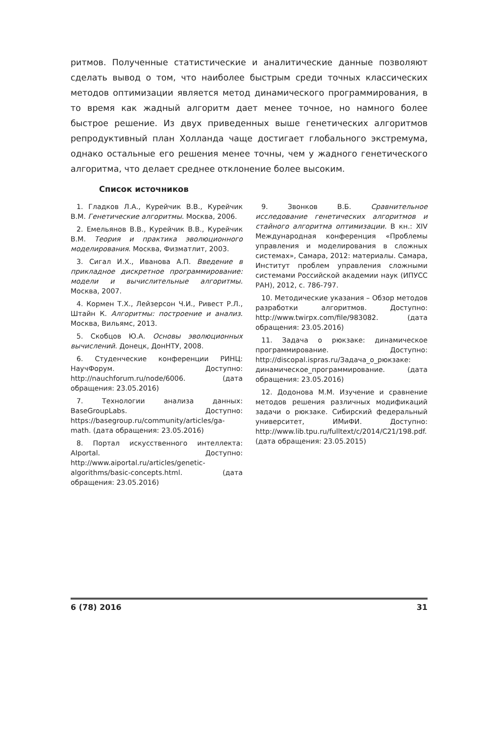ритмов. Полученные статистические и аналитические данные позволяют сделать вывод о том, что наиболее быстрым среди точных классических методов оптимизации является метод динамического программирования, в то время как жадный алгоритм дает менее точное, но намного более быстрое решение. Из двух приведенных выше генетических алгоритмов репродуктивный план Холланда чаще достигает глобального экстремума, однако остальные его решения менее точны, чем у жадного генетического алгоритма, что делает среднее отклонение более высоким.
Список источников
1. Гладков Л.А., Курейчик В.В., Курейчик В.М. Генетические алгоритмы. Москва, 2006.
2. Емельянов В.В., Курейчик В.В., Курейчик В.М. Теория и практика эволюционного моделирования. Москва, Физматлит, 2003.
3. Сигал И.Х., Иванова А.П. Введение в прикладное дискретное программирование: модели и вычислительные алгоритмы. Москва, 2007.
4. Кормен Т.Х., Лейзерсон Ч.И., Ривест Р.Л., Штайн К. Алгоритмы: построение и анализ. Москва, Вильямс, 2013.
5. Скобцов Ю.А. Основы эволюционных вычислений. Донецк, ДонНТУ, 2008.
6. Студенческие конференции РИНЦ: НаучФорум. Доступно: http://nauchforum.ru/node/6006. (дата обращения: 23.05.2016)
7. Технологии анализа данных: BaseGroupLabs. Доступно: https://basegroup.ru/community/articles/ga-math. (дата обращения: 23.05.2016)
8. Портал искусственного интеллекта: AIportal. Доступно: http://www.aiportal.ru/articles/genetic-algorithms/basic-concepts.html. (дата обращения: 23.05.2016)
9. Звонков В.Б. Сравнительное исследование генетических алгоритмов и стайного алгоритма оптимизации. В кн.: XIV Международная конференция «Проблемы управления и моделирования в сложных системах», Самара, 2012: материалы. Самара, Институт проблем управления сложными системами Российской академии наук (ИПУСС РАН), 2012, с. 786-797.
10. Методические указания – Обзор методов разработки алгоритмов. Доступно: http://www.twirpx.com/file/983082. (дата обращения: 23.05.2016)
11. Задача о рюкзаке: динамическое программирование. Доступно: http://discopal.ispras.ru/Задача_о_рюкзаке: динамическое_программирование. (дата обращения: 23.05.2016)
12. Додонова М.М. Изучение и сравнение методов решения различных модификаций задачи о рюкзаке. Сибирский федеральный университет, ИМиФИ. Доступно: http://www.lib.tpu.ru/fulltext/c/2014/C21/198.pdf. (дата обращения: 23.05.2015)
6 (78) 2016 31